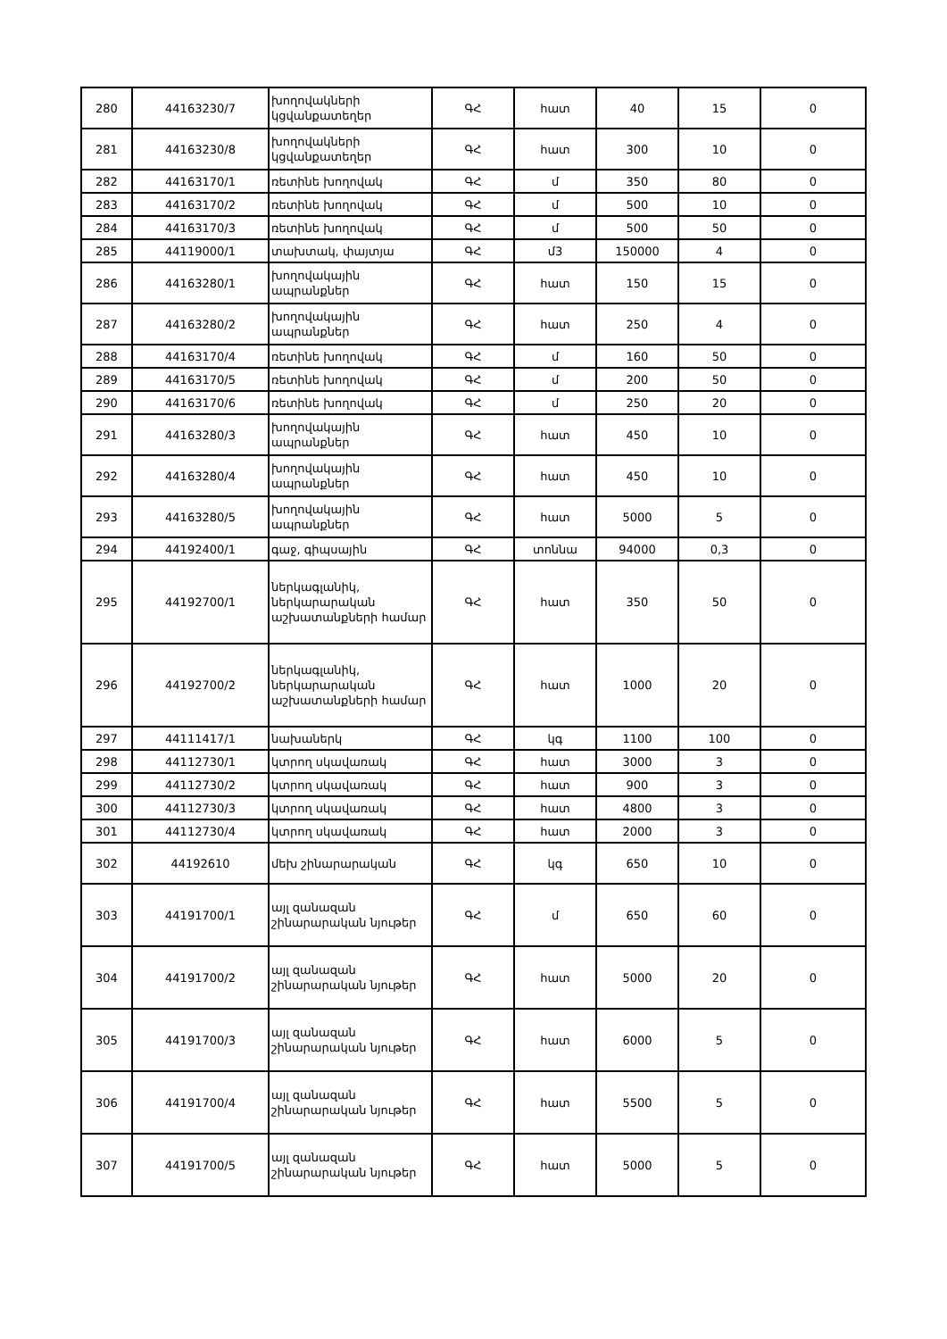| 280 | 44163230/7 | խողովակների կցվանքատեղեր | ԳՀ | հատ | 40 | 15 | 0 |
| 281 | 44163230/8 | խողովակների կցվանքատեղեր | ԳՀ | հատ | 300 | 10 | 0 |
| 282 | 44163170/1 | ռետինե խողովակ | ԳՀ | մ | 350 | 80 | 0 |
| 283 | 44163170/2 | ռետինե խողովակ | ԳՀ | մ | 500 | 10 | 0 |
| 284 | 44163170/3 | ռետինե խողովակ | ԳՀ | մ | 500 | 50 | 0 |
| 285 | 44119000/1 | տախտակ, փայտյա | ԳՀ | մ3 | 150000 | 4 | 0 |
| 286 | 44163280/1 | խողովակային ապրանքներ | ԳՀ | հատ | 150 | 15 | 0 |
| 287 | 44163280/2 | խողովակային ապրանքներ | ԳՀ | հատ | 250 | 4 | 0 |
| 288 | 44163170/4 | ռետինե խողովակ | ԳՀ | մ | 160 | 50 | 0 |
| 289 | 44163170/5 | ռետինե խողովակ | ԳՀ | մ | 200 | 50 | 0 |
| 290 | 44163170/6 | ռետինե խողովակ | ԳՀ | մ | 250 | 20 | 0 |
| 291 | 44163280/3 | խողովակային ապրանքներ | ԳՀ | հատ | 450 | 10 | 0 |
| 292 | 44163280/4 | խողովակային ապրանքներ | ԳՀ | հատ | 450 | 10 | 0 |
| 293 | 44163280/5 | խողովակային ապրանքներ | ԳՀ | հատ | 5000 | 5 | 0 |
| 294 | 44192400/1 | գաջ, գիպսային | ԳՀ | տոննա | 94000 | 0,3 | 0 |
| 295 | 44192700/1 | ներկագլանիկ, ներկարարական աշխատանքների համար | ԳՀ | հատ | 350 | 50 | 0 |
| 296 | 44192700/2 | ներկագլանիկ, ներկարարական աշխատանքների համար | ԳՀ | հատ | 1000 | 20 | 0 |
| 297 | 44111417/1 | նախաներկ | ԳՀ | կգ | 1100 | 100 | 0 |
| 298 | 44112730/1 | կտրող սկավառակ | ԳՀ | հատ | 3000 | 3 | 0 |
| 299 | 44112730/2 | կտրող սկավառակ | ԳՀ | հատ | 900 | 3 | 0 |
| 300 | 44112730/3 | կտրող սկավառակ | ԳՀ | հատ | 4800 | 3 | 0 |
| 301 | 44112730/4 | կտրող սկավառակ | ԳՀ | հատ | 2000 | 3 | 0 |
| 302 | 44192610 | մեխ շինարարական | ԳՀ | կգ | 650 | 10 | 0 |
| 303 | 44191700/1 | այլ զանազան շինարարական նյութեր | ԳՀ | մ | 650 | 60 | 0 |
| 304 | 44191700/2 | այլ զանազան շինարարական նյութեր | ԳՀ | հատ | 5000 | 20 | 0 |
| 305 | 44191700/3 | այլ զանազան շինարարական նյութեր | ԳՀ | հատ | 6000 | 5 | 0 |
| 306 | 44191700/4 | այլ զանազան շինարարական նյութեր | ԳՀ | հատ | 5500 | 5 | 0 |
| 307 | 44191700/5 | այլ զանազան շինարարական նյութեր | ԳՀ | հատ | 5000 | 5 | 0 |